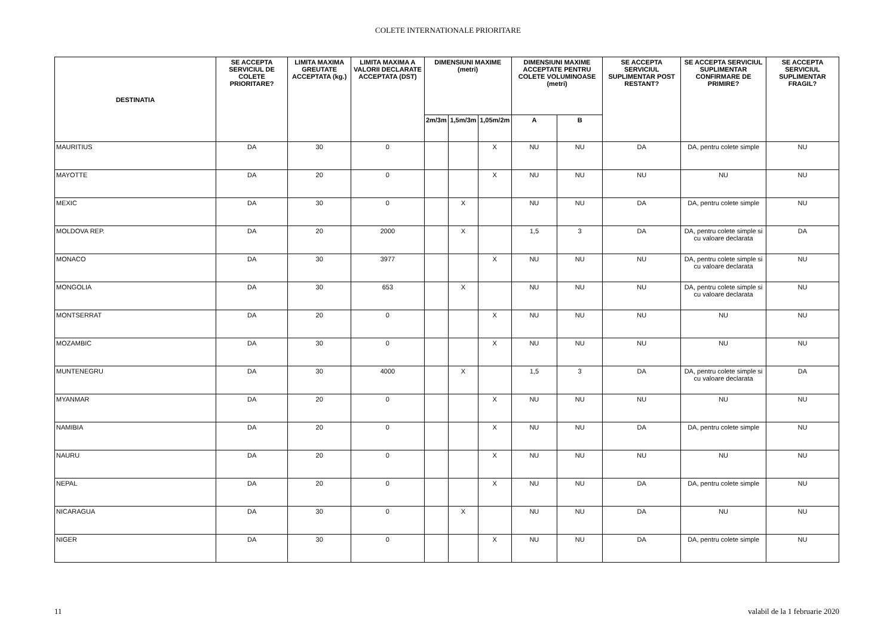COLETE INTERNATIONALE PRIORITARE
| DESTINATIA | SE ACCEPTA SERVICIUL DE COLETE PRIORITARE? | LIMITA MAXIMA GREUTATE ACCEPTATA (kg.) | LIMITA MAXIMA A VALORII DECLARATE ACCEPTATA (DST) | DIMENSIUNI MAXIME (metri) | | | DIMENSIUNI MAXIME ACCEPTATE PENTRU COLETE VOLUMINOASE (metri) | | SE ACCEPTA SERVICIUL SUPLIMENTAR POST RESTANT? | SE ACCEPTA SERVICIUL SUPLIMENTAR CONFIRMARE DE PRIMIRE? | SE ACCEPTA SERVICIUL SUPLIMENTAR FRAGIL? |
| --- | --- | --- | --- | --- | --- | --- | --- | --- | --- | --- | --- |
| | | | | 2m/3m | 1,5m/3m | 1,05m/2m | A | B | | | |
| MAURITIUS | DA | 30 | 0 | | | X | NU | NU | DA | DA, pentru colete simple | NU |
| MAYOTTE | DA | 20 | 0 | | | X | NU | NU | NU | NU | NU |
| MEXIC | DA | 30 | 0 | | X | | NU | NU | DA | DA, pentru colete simple | NU |
| MOLDOVA REP. | DA | 20 | 2000 | | X | | 1,5 | 3 | DA | DA, pentru colete simple si cu valoare declarata | DA |
| MONACO | DA | 30 | 3977 | | | X | NU | NU | NU | DA, pentru colete simple si cu valoare declarata | NU |
| MONGOLIA | DA | 30 | 653 | | X | | NU | NU | NU | DA, pentru colete simple si cu valoare declarata | NU |
| MONTSERRAT | DA | 20 | 0 | | | X | NU | NU | NU | NU | NU |
| MOZAMBIC | DA | 30 | 0 | | | X | NU | NU | NU | NU | NU |
| MUNTENEGRU | DA | 30 | 4000 | | X | | 1,5 | 3 | DA | DA, pentru colete simple si cu valoare declarata | DA |
| MYANMAR | DA | 20 | 0 | | | X | NU | NU | NU | NU | NU |
| NAMIBIA | DA | 20 | 0 | | | X | NU | NU | DA | DA, pentru colete simple | NU |
| NAURU | DA | 20 | 0 | | | X | NU | NU | NU | NU | NU |
| NEPAL | DA | 20 | 0 | | | X | NU | NU | DA | DA, pentru colete simple | NU |
| NICARAGUA | DA | 30 | 0 | | X | | NU | NU | DA | NU | NU |
| NIGER | DA | 30 | 0 | | | X | NU | NU | DA | DA, pentru colete simple | NU |
11 valabil de la 1 februarie 2020